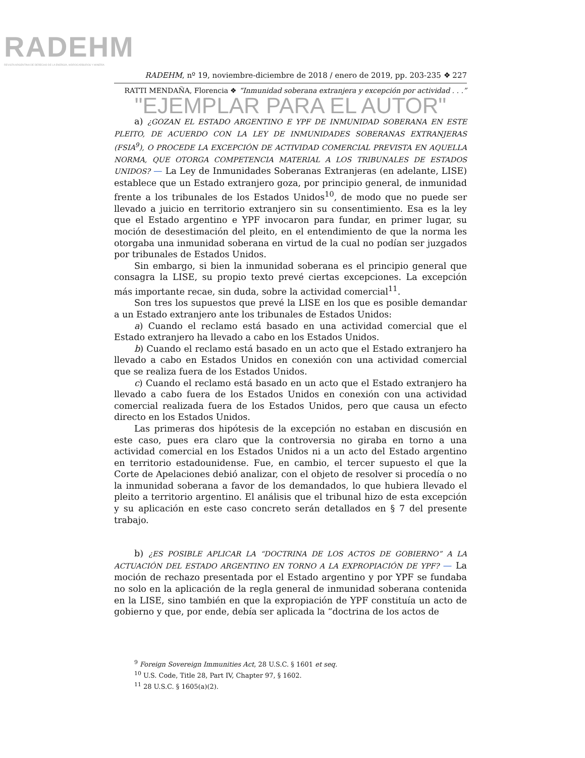RADEHM
REVISTA ARGENTINA DE DERECHO DE LA ENERGÍA, HIDROCARBUROS Y MINERÍA
RADEHM, nº 19, noviembre-diciembre de 2018 / enero de 2019, pp. 203-235 ❖ 227
RATTI MENDAÑA, Florencia ❖ “Inmunidad soberana extranjera y excepción por actividad . . .”
"EJEMPLAR PARA EL AUTOR"
a) ¿GOZAN EL ESTADO ARGENTINO E YPF DE INMUNIDAD SOBERANA EN ESTE PLEITO, DE ACUERDO CON LA LEY DE INMUNIDADES SOBERANAS EXTRANJERAS (FSIA<sup>9</sup>), O PROCEDE LA EXCEPCIÓN DE ACTIVIDAD COMERCIAL PREVISTA EN AQUELLA NORMA, QUE OTORGA COMPETENCIA MATERIAL A LOS TRIBUNALES DE ESTADOS UNIDOS? — La Ley de Inmunidades Soberanas Extranjeras (en adelante, LISE) establece que un Estado extranjero goza, por principio general, de inmunidad frente a los tribunales de los Estados Unidos<sup>10</sup>, de modo que no puede ser llevado a juicio en territorio extranjero sin su consentimiento. Esa es la ley que el Estado argentino e YPF invocaron para fundar, en primer lugar, su moción de desestimación del pleito, en el entendimiento de que la norma les otorgaba una inmunidad soberana en virtud de la cual no podían ser juzgados por tribunales de Estados Unidos.
Sin embargo, si bien la inmunidad soberana es el principio general que consagra la LISE, su propio texto prevé ciertas excepciones. La excepción más importante recae, sin duda, sobre la actividad comercial<sup>11</sup>.
Son tres los supuestos que prevé la LISE en los que es posible demandar a un Estado extranjero ante los tribunales de Estados Unidos:
a) Cuando el reclamo está basado en una actividad comercial que el Estado extranjero ha llevado a cabo en los Estados Unidos.
b) Cuando el reclamo está basado en un acto que el Estado extranjero ha llevado a cabo en Estados Unidos en conexión con una actividad comercial que se realiza fuera de los Estados Unidos.
c) Cuando el reclamo está basado en un acto que el Estado extranjero ha llevado a cabo fuera de los Estados Unidos en conexión con una actividad comercial realizada fuera de los Estados Unidos, pero que causa un efecto directo en los Estados Unidos.
Las primeras dos hipótesis de la excepción no estaban en discusión en este caso, pues era claro que la controversia no giraba en torno a una actividad comercial en los Estados Unidos ni a un acto del Estado argentino en territorio estadounidense. Fue, en cambio, el tercer supuesto el que la Corte de Apelaciones debió analizar, con el objeto de resolver si procedía o no la inmunidad soberana a favor de los demandados, lo que hubiera llevado el pleito a territorio argentino. El análisis que el tribunal hizo de esta excepción y su aplicación en este caso concreto serán detallados en § 7 del presente trabajo.
b) ¿ES POSIBLE APLICAR LA “DOCTRINA DE LOS ACTOS DE GOBIERNO” A LA ACTUACIÓN DEL ESTADO ARGENTINO EN TORNO A LA EXPROPIACIÓN DE YPF? — La moción de rechazo presentada por el Estado argentino y por YPF se fundaba no solo en la aplicación de la regla general de inmunidad soberana contenida en la LISE, sino también en que la expropiación de YPF constituía un acto de gobierno y que, por ende, debía ser aplicada la “doctrina de los actos de
<sup>9</sup> Foreign Sovereign Immunities Act, 28 U.S.C. § 1601 et seq.
<sup>10</sup> U.S. Code, Title 28, Part IV, Chapter 97, § 1602.
<sup>11</sup> 28 U.S.C. § 1605(a)(2).